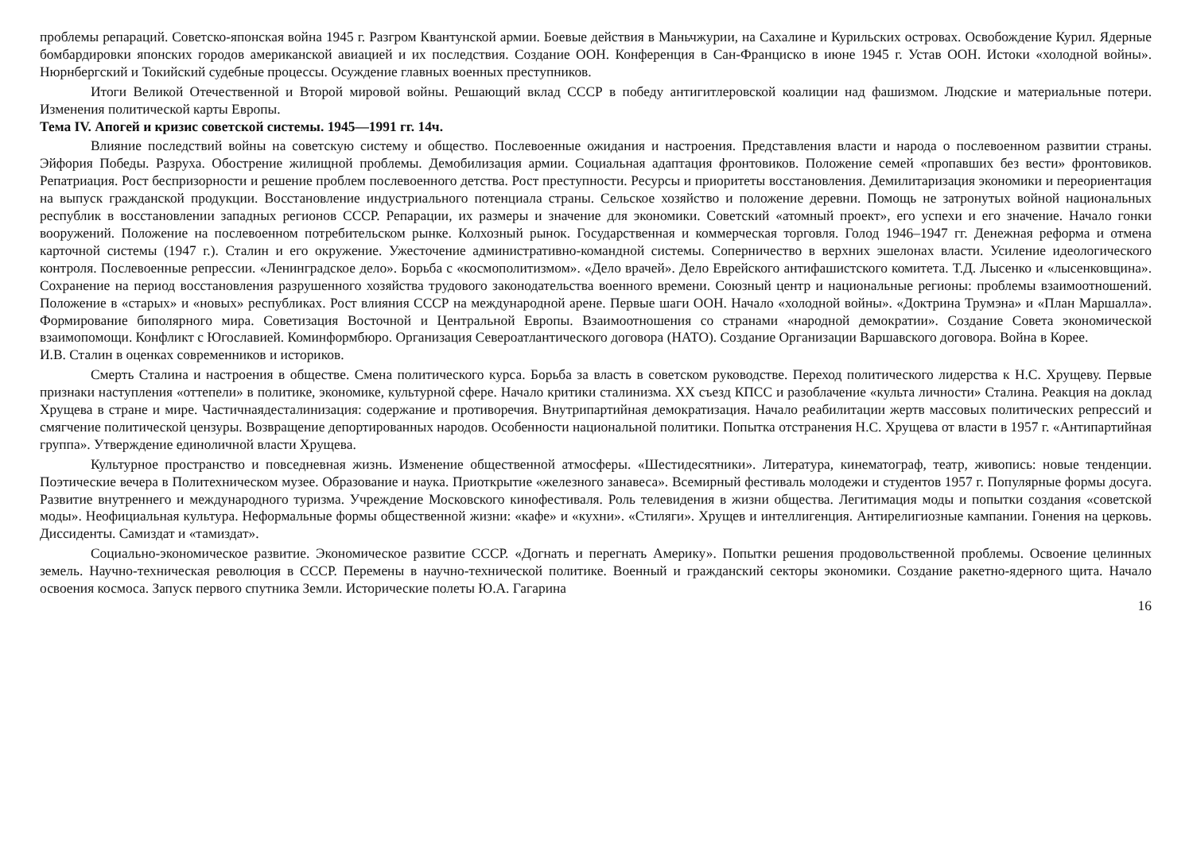проблемы репараций. Советско-японская война 1945 г. Разгром Квантунской армии. Боевые действия в Маньчжурии, на Сахалине и Курильских островах. Освобождение Курил. Ядерные бомбардировки японских городов американской авиацией и их последствия. Создание ООН. Конференция в Сан-Франциско в июне 1945 г. Устав ООН. Истоки «холодной войны». Нюрнбергский и Токийский судебные процессы. Осуждение главных военных преступников.
Итоги Великой Отечественной и Второй мировой войны. Решающий вклад СССР в победу антигитлеровской коалиции над фашизмом. Людские и материальные потери. Изменения политической карты Европы.
Тема IV. Апогей и кризис советской системы. 1945—1991 гг. 14ч.
Влияние последствий войны на советскую систему и общество. Послевоенные ожидания и настроения. Представления власти и народа о послевоенном развитии страны. Эйфория Победы. Разруха. Обострение жилищной проблемы. Демобилизация армии. Социальная адаптация фронтовиков. Положение семей «пропавших без вести» фронтовиков. Репатриация. Рост беспризорности и решение проблем послевоенного детства. Рост преступности. Ресурсы и приоритеты восстановления. Демилитаризация экономики и переориентация на выпуск гражданской продукции. Восстановление индустриального потенциала страны. Сельское хозяйство и положение деревни. Помощь не затронутых войной национальных республик в восстановлении западных регионов СССР. Репарации, их размеры и значение для экономики. Советский «атомный проект», его успехи и его значение. Начало гонки вооружений. Положение на послевоенном потребительском рынке. Колхозный рынок. Государственная и коммерческая торговля. Голод 1946–1947 гг. Денежная реформа и отмена карточной системы (1947 г.). Сталин и его окружение. Ужесточение административно-командной системы. Соперничество в верхних эшелонах власти. Усиление идеологического контроля. Послевоенные репрессии. «Ленинградское дело». Борьба с «космополитизмом». «Дело врачей». Дело Еврейского антифашистского комитета. Т.Д. Лысенко и «лысенковщина». Сохранение на период восстановления разрушенного хозяйства трудового законодательства военного времени. Союзный центр и национальные регионы: проблемы взаимоотношений. Положение в «старых» и «новых» республиках. Рост влияния СССР на международной арене. Первые шаги ООН. Начало «холодной войны». «Доктрина Трумэна» и «План Маршалла». Формирование биполярного мира. Советизация Восточной и Центральной Европы. Взаимоотношения со странами «народной демократии». Создание Совета экономической взаимопомощи. Конфликт с Югославией. Коминформбюро. Организация Североатлантического договора (НАТО). Создание Организации Варшавского договора. Война в Корее.
И.В. Сталин в оценках современников и историков.
Смерть Сталина и настроения в обществе. Смена политического курса. Борьба за власть в советском руководстве. Переход политического лидерства к Н.С. Хрущеву. Первые признаки наступления «оттепели» в политике, экономике, культурной сфере. Начало критики сталинизма. XX съезд КПСС и разоблачение «культа личности» Сталина. Реакция на доклад Хрущева в стране и мире. Частичнаядесталинизация: содержание и противоречия. Внутрипартийная демократизация. Начало реабилитации жертв массовых политических репрессий и смягчение политической цензуры. Возвращение депортированных народов. Особенности национальной политики. Попытка отстранения Н.С. Хрущева от власти в 1957 г. «Антипартийная группа». Утверждение единоличной власти Хрущева.
Культурное пространство и повседневная жизнь. Изменение общественной атмосферы. «Шестидесятники». Литература, кинематограф, театр, живопись: новые тенденции. Поэтические вечера в Политехническом музее. Образование и наука. Приоткрытие «железного занавеса». Всемирный фестиваль молодежи и студентов 1957 г. Популярные формы досуга. Развитие внутреннего и международного туризма. Учреждение Московского кинофестиваля. Роль телевидения в жизни общества. Легитимация моды и попытки создания «советской моды». Неофициальная культура. Неформальные формы общественной жизни: «кафе» и «кухни». «Стиляги». Хрущев и интеллигенция. Антирелигиозные кампании. Гонения на церковь. Диссиденты. Самиздат и «тамиздат».
Социально-экономическое развитие. Экономическое развитие СССР. «Догнать и перегнать Америку». Попытки решения продовольственной проблемы. Освоение целинных земель. Научно-техническая революция в СССР. Перемены в научно-технической политике. Военный и гражданский секторы экономики. Создание ракетно-ядерного щита. Начало освоения космоса. Запуск первого спутника Земли. Исторические полеты Ю.А. Гагарина
16